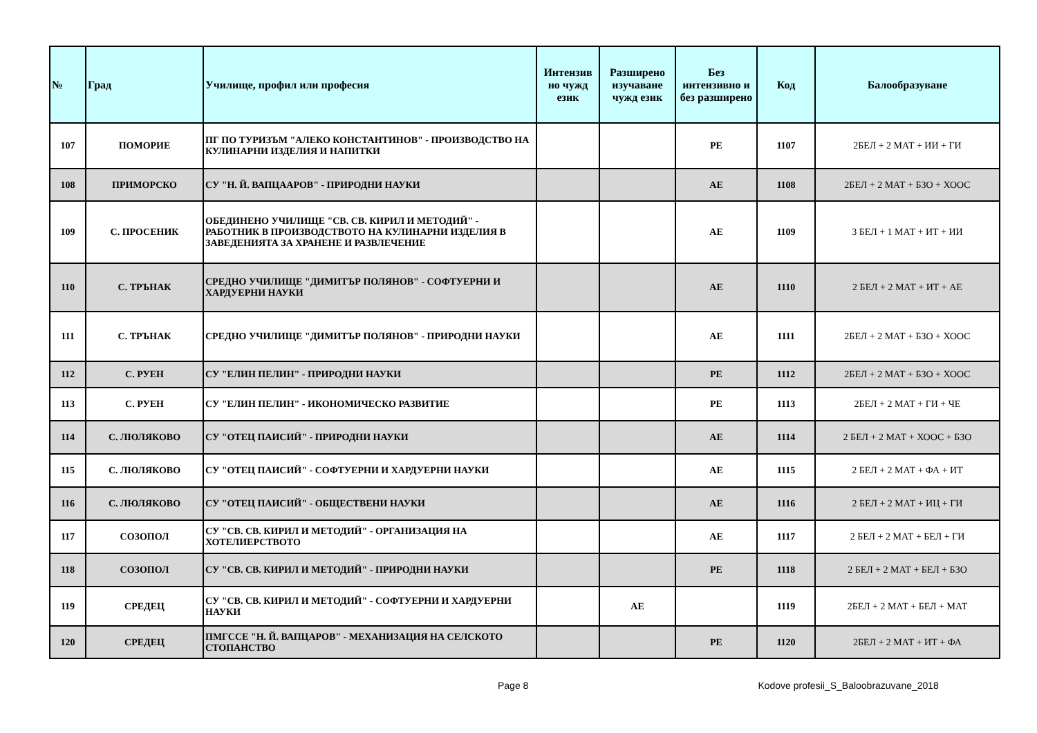| № | Град | Училище, профил или професия | Интензив но чужд език | Разширено изучаване чужд език | Без интензивно и без разширено | Код | Балообразуване |
| --- | --- | --- | --- | --- | --- | --- | --- |
| 107 | ПОМОРИЕ | ПГ ПО ТУРИЗЪМ "АЛЕКО КОНСТАНТИНОВ" - ПРОИЗВОДСТВО НА КУЛИНАРНИ ИЗДЕЛИЯ И НАПИТКИ | | | РЕ | 1107 | 2БЕЛ + 2 МАТ + ИИ + ГИ |
| 108 | ПРИМОРСКО | СУ "Н. Й. ВАПЦААРОВ" - ПРИРОДНИ НАУКИ | | | АЕ | 1108 | 2БЕЛ + 2 МАТ + БЗО + ХООС |
| 109 | С. ПРОСЕНИК | ОБЕДИНЕНО УЧИЛИЩЕ "СВ. СВ. КИРИЛ И МЕТОДИЙ" - РАБОТНИК В ПРОИЗВОДСТВОТО НА КУЛИНАРНИ ИЗДЕЛИЯ В ЗАВЕДЕНИЯТА ЗА ХРАНЕНЕ И РАЗВЛЕЧЕНИЕ | | | АЕ | 1109 | 3 БЕЛ + 1 МАТ + ИТ + ИИ |
| 110 | С. ТРЪНАК | СРЕДНО УЧИЛИЩЕ "ДИМИТЪР ПОЛЯНОВ" - СОФТУЕРНИ И ХАРДУЕРНИ НАУКИ | | | АЕ | 1110 | 2 БЕЛ + 2 МАТ + ИТ + АЕ |
| 111 | С. ТРЪНАК | СРЕДНО УЧИЛИЩЕ "ДИМИТЪР ПОЛЯНОВ" - ПРИРОДНИ НАУКИ | | | АЕ | 1111 | 2БЕЛ + 2 МАТ + БЗО + ХООС |
| 112 | С. РУЕН | СУ "ЕЛИН ПЕЛИН" - ПРИРОДНИ НАУКИ | | | РЕ | 1112 | 2БЕЛ + 2 МАТ + БЗО + ХООС |
| 113 | С. РУЕН | СУ "ЕЛИН ПЕЛИН" - ИКОНОМИЧЕСКО РАЗВИТИЕ | | | РЕ | 1113 | 2БЕЛ + 2 МАТ + ГИ + ЧЕ |
| 114 | С. ЛЮЛЯКОВО | СУ "ОТЕЦ ПАИСИЙ" - ПРИРОДНИ НАУКИ | | | АЕ | 1114 | 2 БЕЛ + 2 МАТ + ХООС + БЗО |
| 115 | С. ЛЮЛЯКОВО | СУ "ОТЕЦ ПАИСИЙ" - СОФТУЕРНИ И ХАРДУЕРНИ НАУКИ | | | АЕ | 1115 | 2 БЕЛ + 2 МАТ + ФА + ИТ |
| 116 | С. ЛЮЛЯКОВО | СУ "ОТЕЦ ПАИСИЙ" - ОБЩЕСТВЕНИ НАУКИ | | | АЕ | 1116 | 2 БЕЛ + 2 МАТ + ИЦ + ГИ |
| 117 | СОЗОПОЛ | СУ "СВ. СВ. КИРИЛ И МЕТОДИЙ" - ОРГАНИЗАЦИЯ НА ХОТЕЛИЕРСТВОТО | | | АЕ | 1117 | 2 БЕЛ + 2 МАТ + БЕЛ + ГИ |
| 118 | СОЗОПОЛ | СУ "СВ. СВ. КИРИЛ И МЕТОДИЙ" - ПРИРОДНИ НАУКИ | | | РЕ | 1118 | 2 БЕЛ + 2 МАТ + БЕЛ + БЗО |
| 119 | СРЕДЕЦ | СУ "СВ. СВ. КИРИЛ И МЕТОДИЙ" - СОФТУЕРНИ И ХАРДУЕРНИ НАУКИ | | АЕ | | 1119 | 2БЕЛ + 2 МАТ + БЕЛ + МАТ |
| 120 | СРЕДЕЦ | ПМГССЕ "Н. Й. ВАПЦАРОВ" - МЕХАНИЗАЦИЯ НА СЕЛСКОТО СТОПАНСТВО | | | РЕ | 1120 | 2БЕЛ + 2 МАТ + ИТ + ФА |
Page 8 Kodove profesii_S_Baloobrazuvane_2018